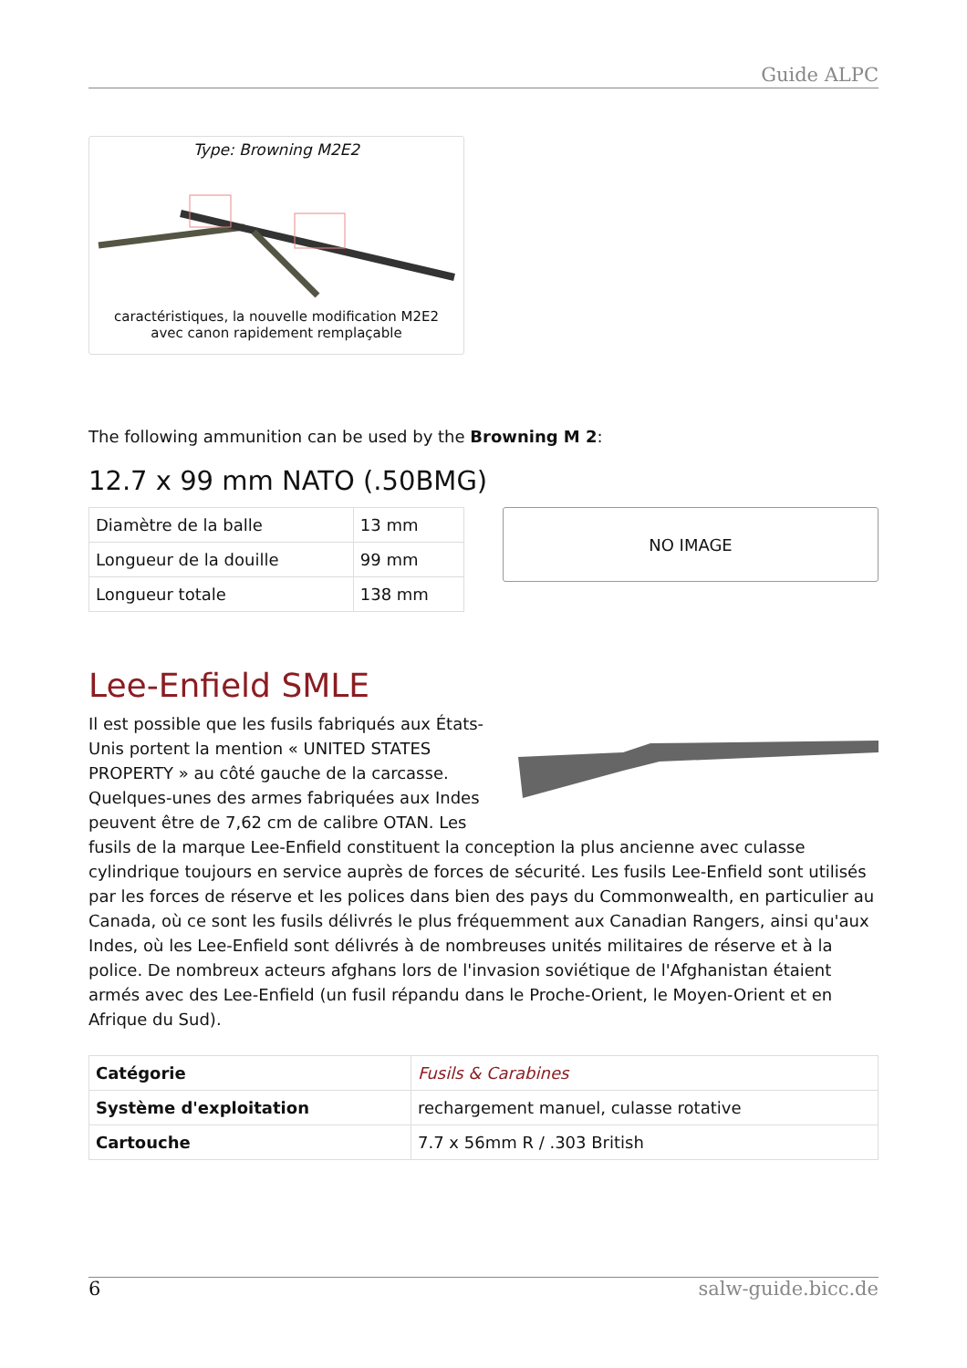Guide ALPC
Type: Browning M2E2
caractéristiques, la nouvelle modification M2E2
avec canon rapidement remplaçable
The following ammunition can be used by the Browning M 2:
12.7 x 99 mm NATO (.50BMG)
| Diamètre de la balle | 13 mm |
| Longueur de la douille | 99 mm |
| Longueur totale | 138 mm |
NO IMAGE
Lee-Enfield SMLE
Il est possible que les fusils fabriqués aux États-Unis portent la mention « UNITED STATES PROPERTY » au côté gauche de la carcasse. Quelques-unes des armes fabriquées aux Indes peuvent être de 7,62 cm de calibre OTAN. Les fusils de la marque Lee-Enfield constituent la conception la plus ancienne avec culasse cylindrique toujours en service auprès de forces de sécurité. Les fusils Lee-Enfield sont utilisés par les forces de réserve et les polices dans bien des pays du Commonwealth, en particulier au Canada, où ce sont les fusils délivrés le plus fréquemment aux Canadian Rangers, ainsi qu'aux Indes, où les Lee-Enfield sont délivrés à de nombreuses unités militaires de réserve et à la police. De nombreux acteurs afghans lors de l'invasion soviétique de l'Afghanistan étaient armés avec des Lee-Enfield (un fusil répandu dans le Proche-Orient, le Moyen-Orient et en Afrique du Sud).
| Catégorie | Fusils & Carabines |
| Système d'exploitation | rechargement manuel, culasse rotative |
| Cartouche | 7.7 x 56mm R / .303 British |
6 salw-guide.bicc.de